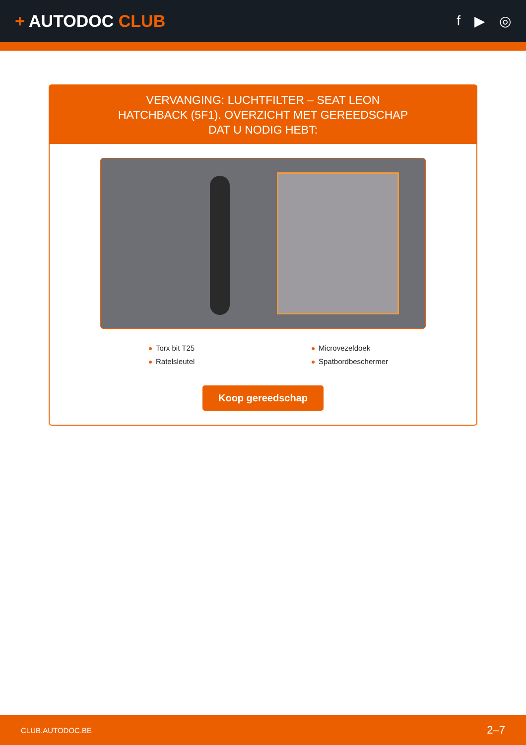+ AUTODOC CLUB
f ▶ ◎
VERVANGING: LUCHTFILTER – SEAT LEON HATCHBACK (5F1). OVERZICHT MET GEREEDSCHAP DAT U NODIG HEBT:
Torx bit T25
Microvezeldoek
Ratelsleutel
Spatbordbeschermer
Koop gereedschap
CLUB.AUTODOC.BE 2–7